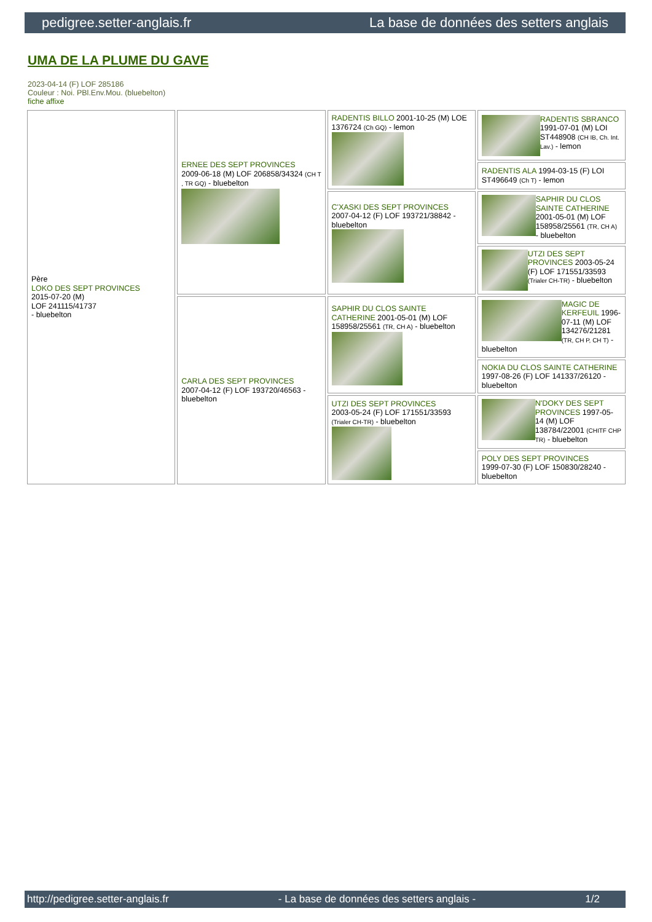pedigree.setter-anglais.fr La base de données des setters anglais
UMA DE LA PLUME DU GAVE
2023-04-14 (F) LOF 285186
Couleur : Noi. PBl.Env.Mou. (bluebelton)
fiche affixe
| Père LOKO DES SEPT PROVINCES 2015-07-20 (M) LOF 241115/41737 - bluebelton | ERNEE DES SEPT PROVINCES 2009-06-18 (M) LOF 206858/34324 (CH T , TR GQ) - bluebelton | RADENTIS BILLO 2001-10-25 (M) LOE 1376724 (Ch GQ) - lemon | RADENTIS SBRANCO 1991-07-01 (M) LOI ST448908 (CH IB, Ch. Int. Lav.) - lemon |
| | | | RADENTIS ALA 1994-03-15 (F) LOI ST496649 (Ch T) - lemon |
| | | C'XASKI DES SEPT PROVINCES 2007-04-12 (F) LOF 193721/38842 - bluebelton | SAPHIR DU CLOS SAINTE CATHERINE 2001-05-01 (M) LOF 158958/25561 (TR, CH A) - bluebelton |
| | | | UTZI DES SEPT PROVINCES 2003-05-24 (F) LOF 171551/33593 (Trialer CH-TR) - bluebelton |
| | CARLA DES SEPT PROVINCES 2007-04-12 (F) LOF 193720/46563 - bluebelton | SAPHIR DU CLOS SAINTE CATHERINE 2001-05-01 (M) LOF 158958/25561 (TR, CH A) - bluebelton | MAGIC DE KERFEUIL 1996-07-11 (M) LOF 134276/21281 (TR, CH P, CH T) - bluebelton |
| | | | NOKIA DU CLOS SAINTE CATHERINE 1997-08-26 (F) LOF 141337/26120 - bluebelton |
| | | UTZI DES SEPT PROVINCES 2003-05-24 (F) LOF 171551/33593 (Trialer CH-TR) - bluebelton | N'DOKY DES SEPT PROVINCES 1997-05-14 (M) LOF 138784/22001 (CHITF CHP TR) - bluebelton |
| | | | POLY DES SEPT PROVINCES 1999-07-30 (F) LOF 150830/28240 - bluebelton |
http://pedigree.setter-anglais.fr - La base de données des setters anglais - 1/2